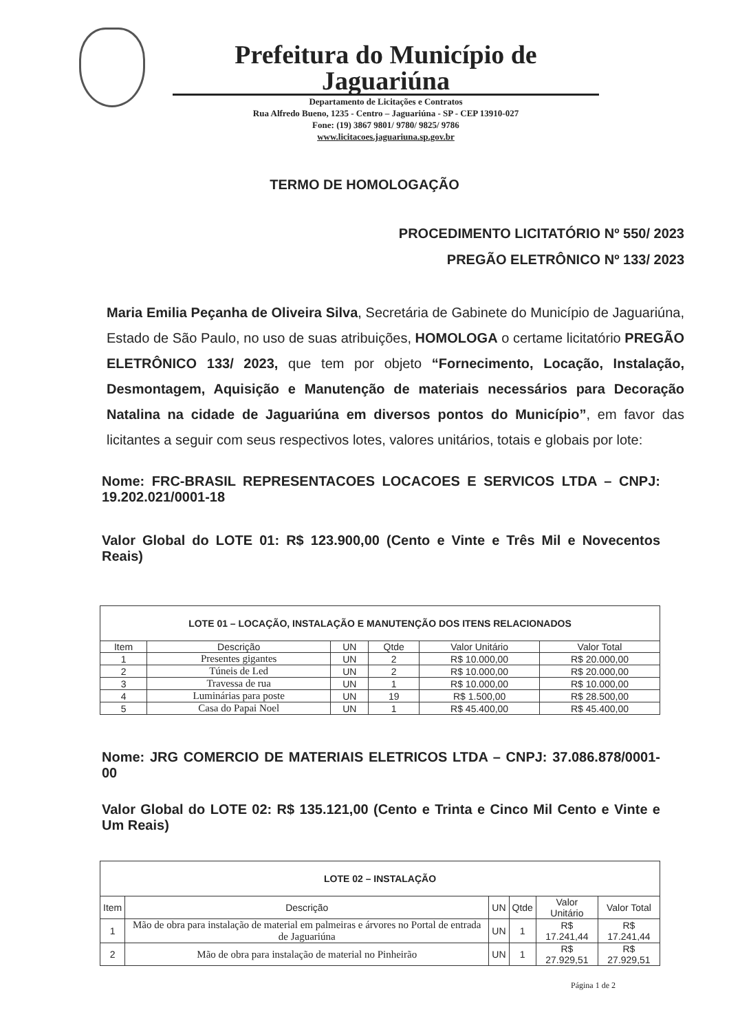Prefeitura do Município de Jaguariúna
Departamento de Licitações e Contratos
Rua Alfredo Bueno, 1235 - Centro – Jaguariúna - SP - CEP 13910-027
Fone: (19) 3867 9801/ 9780/ 9825/ 9786
www.licitacoes.jaguariuna.sp.gov.br
TERMO DE HOMOLOGAÇÃO
PROCEDIMENTO LICITATÓRIO Nº 550/ 2023
PREGÃO ELETRÔNICO Nº 133/ 2023
Maria Emilia Peçanha de Oliveira Silva, Secretária de Gabinete do Município de Jaguariúna, Estado de São Paulo, no uso de suas atribuições, HOMOLOGA o certame licitatório PREGÃO ELETRÔNICO 133/ 2023, que tem por objeto “Fornecimento, Locação, Instalação, Desmontagem, Aquisição e Manutenção de materiais necessários para Decoração Natalina na cidade de Jaguariúna em diversos pontos do Município”, em favor das licitantes a seguir com seus respectivos lotes, valores unitários, totais e globais por lote:
Nome: FRC-BRASIL REPRESENTACOES LOCACOES E SERVICOS LTDA – CNPJ: 19.202.021/0001-18
Valor Global do LOTE 01: R$ 123.900,00 (Cento e Vinte e Três Mil e Novecentos Reais)
| LOTE 01 – LOCAÇÃO, INSTALAÇÃO E MANUTENÇÃO DOS ITENS RELACIONADOS | | | | | |
| --- | --- | --- | --- | --- | --- |
| Item | Descrição | UN | Qtde | Valor Unitário | Valor Total |
| 1 | Presentes gigantes | UN | 2 | R$ 10.000,00 | R$ 20.000,00 |
| 2 | Túneis de Led | UN | 2 | R$ 10.000,00 | R$ 20.000,00 |
| 3 | Travessa de rua | UN | 1 | R$ 10.000,00 | R$ 10.000,00 |
| 4 | Luminárias para poste | UN | 19 | R$ 1.500,00 | R$ 28.500,00 |
| 5 | Casa do Papai Noel | UN | 1 | R$ 45.400,00 | R$ 45.400,00 |
Nome: JRG COMERCIO DE MATERIAIS ELETRICOS LTDA – CNPJ: 37.086.878/0001-00
Valor Global do LOTE 02: R$ 135.121,00 (Cento e Trinta e Cinco Mil Cento e Vinte e Um Reais)
| LOTE 02 – INSTALAÇÃO | | | | | |
| --- | --- | --- | --- | --- | --- |
| Item | Descrição | UN | Qtde | Valor Unitário | Valor Total |
| 1 | Mão de obra para instalação de material em palmeiras e árvores no Portal de entrada de Jaguariúna | UN | 1 | R$ 17.241,44 | R$ 17.241,44 |
| 2 | Mão de obra para instalação de material no Pinheirão | UN | 1 | R$ 27.929,51 | R$ 27.929,51 |
Página 1 de 2